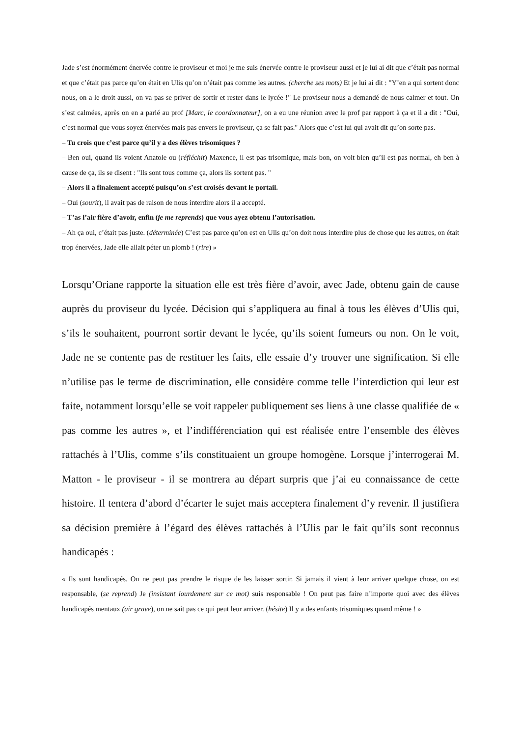Jade s’est énormément énervée contre le proviseur et moi je me suis énervée contre le proviseur aussi et je lui ai dit que c’était pas normal et que c’était pas parce qu’on était en Ulis qu’on n’était pas comme les autres. (cherche ses mots) Et je lui ai dit : "Y’en a qui sortent donc nous, on a le droit aussi, on va pas se priver de sortir et rester dans le lycée !" Le proviseur nous a demandé de nous calmer et tout. On s’est calmées, après on en a parlé au prof [Marc, le coordonnateur], on a eu une réunion avec le prof par rapport à ça et il a dit : "Oui, c’est normal que vous soyez énervées mais pas envers le proviseur, ça se fait pas." Alors que c’est lui qui avait dit qu’on sorte pas.
– Tu crois que c’est parce qu’il y a des élèves trisomiques ?
– Ben oui, quand ils voient Anatole ou (réfléchit) Maxence, il est pas trisomique, mais bon, on voit bien qu’il est pas normal, eh ben à cause de ça, ils se disent : "Ils sont tous comme ça, alors ils sortent pas. "
– Alors il a finalement accepté puisqu’on s’est croisés devant le portail.
– Oui (sourit), il avait pas de raison de nous interdire alors il a accepté.
– T’as l’air fière d’avoir, enfin (je me reprends) que vous ayez obtenu l’autorisation.
– Ah ça oui, c’était pas juste. (déterminée) C’est pas parce qu’on est en Ulis qu’on doit nous interdire plus de chose que les autres, on était trop énervées, Jade elle allait péter un plomb ! (rire) »
Lorsqu’Oriane rapporte la situation elle est très fière d’avoir, avec Jade, obtenu gain de cause auprès du proviseur du lycée. Décision qui s’appliquera au final à tous les élèves d’Ulis qui, s’ils le souhaitent, pourront sortir devant le lycée, qu’ils soient fumeurs ou non. On le voit, Jade ne se contente pas de restituer les faits, elle essaie d’y trouver une signification. Si elle n’utilise pas le terme de discrimination, elle considère comme telle l’interdiction qui leur est faite, notamment lorsqu’elle se voit rappeler publiquement ses liens à une classe qualifiée de « pas comme les autres », et l’indifférenciation qui est réalisée entre l’ensemble des élèves rattachés à l’Ulis, comme s’ils constituaient un groupe homogène. Lorsque j’interrogerai M. Matton - le proviseur - il se montrera au départ surpris que j’ai eu connaissance de cette histoire. Il tentera d’abord d’écarter le sujet mais acceptera finalement d’y revenir. Il justifiera sa décision première à l’égard des élèves rattachés à l’Ulis par le fait qu’ils sont reconnus handicapés :
« Ils sont handicapés. On ne peut pas prendre le risque de les laisser sortir. Si jamais il vient à leur arriver quelque chose, on est responsable, (se reprend) Je (insistant lourdement sur ce mot) suis responsable ! On peut pas faire n’importe quoi avec des élèves handicapés mentaux (air grave), on ne sait pas ce qui peut leur arriver. (hésite) Il y a des enfants trisomiques quand même ! »